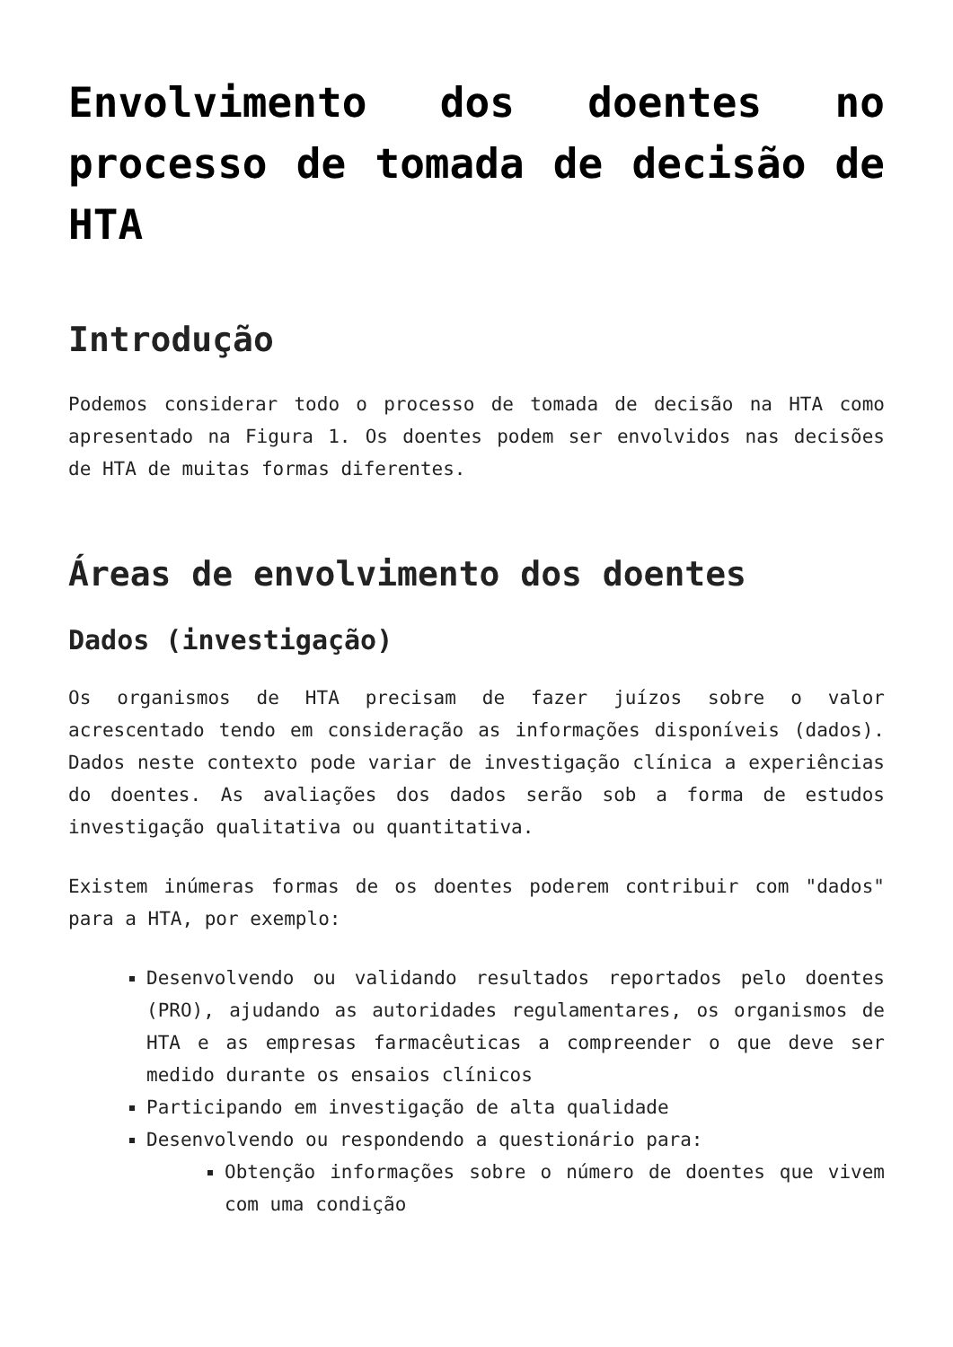Envolvimento dos doentes no processo de tomada de decisão de HTA
Introdução
Podemos considerar todo o processo de tomada de decisão na HTA como apresentado na Figura 1. Os doentes podem ser envolvidos nas decisões de HTA de muitas formas diferentes.
Áreas de envolvimento dos doentes
Dados (investigação)
Os organismos de HTA precisam de fazer juízos sobre o valor acrescentado tendo em consideração as informações disponíveis (dados). Dados neste contexto pode variar de investigação clínica a experiências do doentes. As avaliações dos dados serão sob a forma de estudos investigação qualitativa ou quantitativa.
Existem inúmeras formas de os doentes poderem contribuir com "dados" para a HTA, por exemplo:
Desenvolvendo ou validando resultados reportados pelo doentes (PRO), ajudando as autoridades regulamentares, os organismos de HTA e as empresas farmacêuticas a compreender o que deve ser medido durante os ensaios clínicos
Participando em investigação de alta qualidade
Desenvolvendo ou respondendo a questionário para:
Obtenção informações sobre o número de doentes que vivem com uma condição